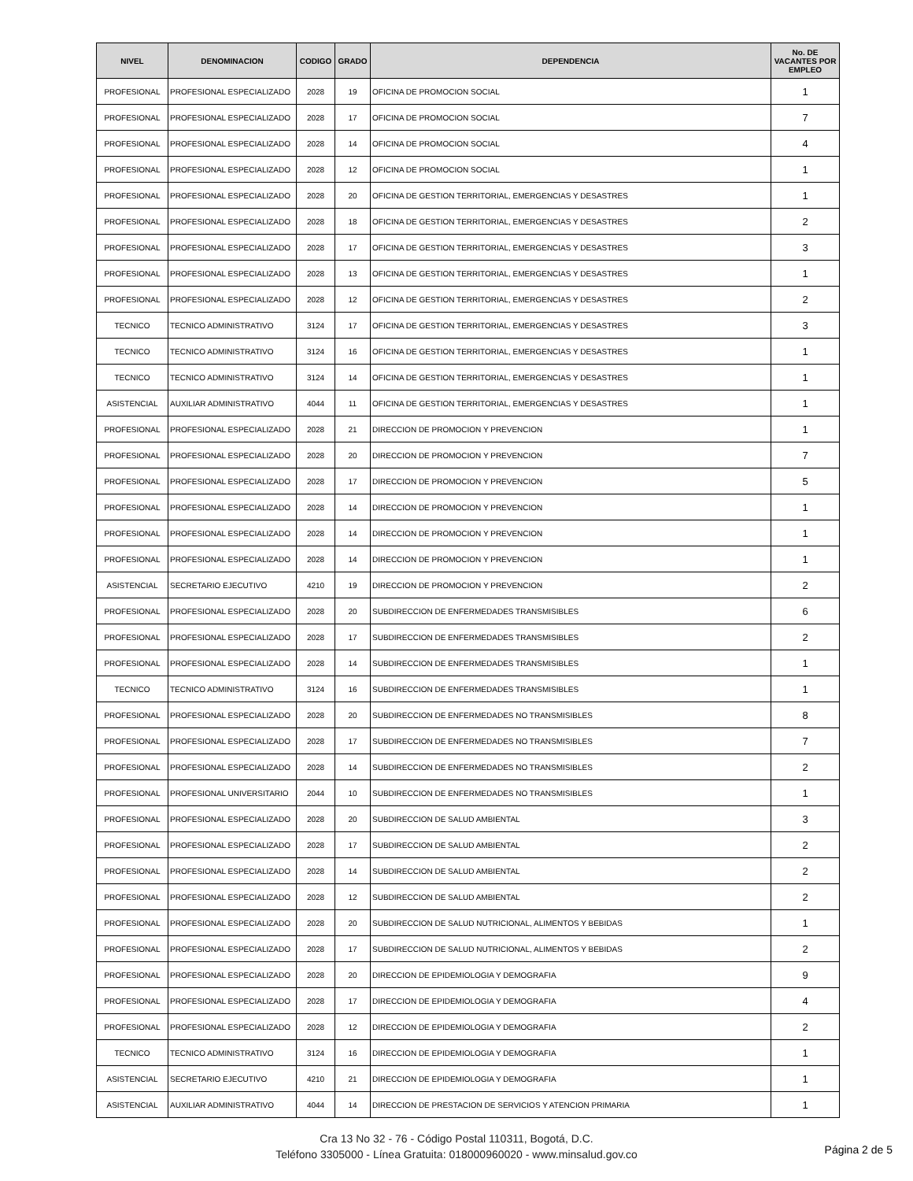| NIVEL | DENOMINACION | CODIGO | GRADO | DEPENDENCIA | No. DE VACANTES POR EMPLEO |
| --- | --- | --- | --- | --- | --- |
| PROFESIONAL | PROFESIONAL ESPECIALIZADO | 2028 | 19 | OFICINA DE PROMOCION SOCIAL | 1 |
| PROFESIONAL | PROFESIONAL ESPECIALIZADO | 2028 | 17 | OFICINA DE PROMOCION SOCIAL | 7 |
| PROFESIONAL | PROFESIONAL ESPECIALIZADO | 2028 | 14 | OFICINA DE PROMOCION SOCIAL | 4 |
| PROFESIONAL | PROFESIONAL ESPECIALIZADO | 2028 | 12 | OFICINA DE PROMOCION SOCIAL | 1 |
| PROFESIONAL | PROFESIONAL ESPECIALIZADO | 2028 | 20 | OFICINA DE GESTION TERRITORIAL, EMERGENCIAS Y DESASTRES | 1 |
| PROFESIONAL | PROFESIONAL ESPECIALIZADO | 2028 | 18 | OFICINA DE GESTION TERRITORIAL, EMERGENCIAS Y DESASTRES | 2 |
| PROFESIONAL | PROFESIONAL ESPECIALIZADO | 2028 | 17 | OFICINA DE GESTION TERRITORIAL, EMERGENCIAS Y DESASTRES | 3 |
| PROFESIONAL | PROFESIONAL ESPECIALIZADO | 2028 | 13 | OFICINA DE GESTION TERRITORIAL, EMERGENCIAS Y DESASTRES | 1 |
| PROFESIONAL | PROFESIONAL ESPECIALIZADO | 2028 | 12 | OFICINA DE GESTION TERRITORIAL, EMERGENCIAS Y DESASTRES | 2 |
| TECNICO | TECNICO ADMINISTRATIVO | 3124 | 17 | OFICINA DE GESTION TERRITORIAL, EMERGENCIAS Y DESASTRES | 3 |
| TECNICO | TECNICO ADMINISTRATIVO | 3124 | 16 | OFICINA DE GESTION TERRITORIAL, EMERGENCIAS Y DESASTRES | 1 |
| TECNICO | TECNICO ADMINISTRATIVO | 3124 | 14 | OFICINA DE GESTION TERRITORIAL, EMERGENCIAS Y DESASTRES | 1 |
| ASISTENCIAL | AUXILIAR ADMINISTRATIVO | 4044 | 11 | OFICINA DE GESTION TERRITORIAL, EMERGENCIAS Y DESASTRES | 1 |
| PROFESIONAL | PROFESIONAL ESPECIALIZADO | 2028 | 21 | DIRECCION DE PROMOCION Y PREVENCION | 1 |
| PROFESIONAL | PROFESIONAL ESPECIALIZADO | 2028 | 20 | DIRECCION DE PROMOCION Y PREVENCION | 7 |
| PROFESIONAL | PROFESIONAL ESPECIALIZADO | 2028 | 17 | DIRECCION DE PROMOCION Y PREVENCION | 5 |
| PROFESIONAL | PROFESIONAL ESPECIALIZADO | 2028 | 14 | DIRECCION DE PROMOCION Y PREVENCION | 1 |
| PROFESIONAL | PROFESIONAL ESPECIALIZADO | 2028 | 14 | DIRECCION DE PROMOCION Y PREVENCION | 1 |
| PROFESIONAL | PROFESIONAL ESPECIALIZADO | 2028 | 14 | DIRECCION DE PROMOCION Y PREVENCION | 1 |
| ASISTENCIAL | SECRETARIO EJECUTIVO | 4210 | 19 | DIRECCION DE PROMOCION Y PREVENCION | 2 |
| PROFESIONAL | PROFESIONAL ESPECIALIZADO | 2028 | 20 | SUBDIRECCION DE ENFERMEDADES TRANSMISIBLES | 6 |
| PROFESIONAL | PROFESIONAL ESPECIALIZADO | 2028 | 17 | SUBDIRECCION DE ENFERMEDADES TRANSMISIBLES | 2 |
| PROFESIONAL | PROFESIONAL ESPECIALIZADO | 2028 | 14 | SUBDIRECCION DE ENFERMEDADES TRANSMISIBLES | 1 |
| TECNICO | TECNICO ADMINISTRATIVO | 3124 | 16 | SUBDIRECCION DE ENFERMEDADES TRANSMISIBLES | 1 |
| PROFESIONAL | PROFESIONAL ESPECIALIZADO | 2028 | 20 | SUBDIRECCION DE ENFERMEDADES NO TRANSMISIBLES | 8 |
| PROFESIONAL | PROFESIONAL ESPECIALIZADO | 2028 | 17 | SUBDIRECCION DE ENFERMEDADES NO TRANSMISIBLES | 7 |
| PROFESIONAL | PROFESIONAL ESPECIALIZADO | 2028 | 14 | SUBDIRECCION DE ENFERMEDADES NO TRANSMISIBLES | 2 |
| PROFESIONAL | PROFESIONAL UNIVERSITARIO | 2044 | 10 | SUBDIRECCION DE ENFERMEDADES NO TRANSMISIBLES | 1 |
| PROFESIONAL | PROFESIONAL ESPECIALIZADO | 2028 | 20 | SUBDIRECCION DE SALUD AMBIENTAL | 3 |
| PROFESIONAL | PROFESIONAL ESPECIALIZADO | 2028 | 17 | SUBDIRECCION DE SALUD AMBIENTAL | 2 |
| PROFESIONAL | PROFESIONAL ESPECIALIZADO | 2028 | 14 | SUBDIRECCION DE SALUD AMBIENTAL | 2 |
| PROFESIONAL | PROFESIONAL ESPECIALIZADO | 2028 | 12 | SUBDIRECCION DE SALUD AMBIENTAL | 2 |
| PROFESIONAL | PROFESIONAL ESPECIALIZADO | 2028 | 20 | SUBDIRECCION DE SALUD NUTRICIONAL, ALIMENTOS Y BEBIDAS | 1 |
| PROFESIONAL | PROFESIONAL ESPECIALIZADO | 2028 | 17 | SUBDIRECCION DE SALUD NUTRICIONAL, ALIMENTOS Y BEBIDAS | 2 |
| PROFESIONAL | PROFESIONAL ESPECIALIZADO | 2028 | 20 | DIRECCION DE EPIDEMIOLOGIA Y DEMOGRAFIA | 9 |
| PROFESIONAL | PROFESIONAL ESPECIALIZADO | 2028 | 17 | DIRECCION DE EPIDEMIOLOGIA Y DEMOGRAFIA | 4 |
| PROFESIONAL | PROFESIONAL ESPECIALIZADO | 2028 | 12 | DIRECCION DE EPIDEMIOLOGIA Y DEMOGRAFIA | 2 |
| TECNICO | TECNICO ADMINISTRATIVO | 3124 | 16 | DIRECCION DE EPIDEMIOLOGIA Y DEMOGRAFIA | 1 |
| ASISTENCIAL | SECRETARIO EJECUTIVO | 4210 | 21 | DIRECCION DE EPIDEMIOLOGIA Y DEMOGRAFIA | 1 |
| ASISTENCIAL | AUXILIAR ADMINISTRATIVO | 4044 | 14 | DIRECCION DE PRESTACION DE SERVICIOS Y ATENCION PRIMARIA | 1 |
Cra 13 No 32 - 76 - Código Postal 110311, Bogotá, D.C.
Teléfono 3305000 - Línea Gratuita: 018000960020 - www.minsalud.gov.co
Página 2 de 5